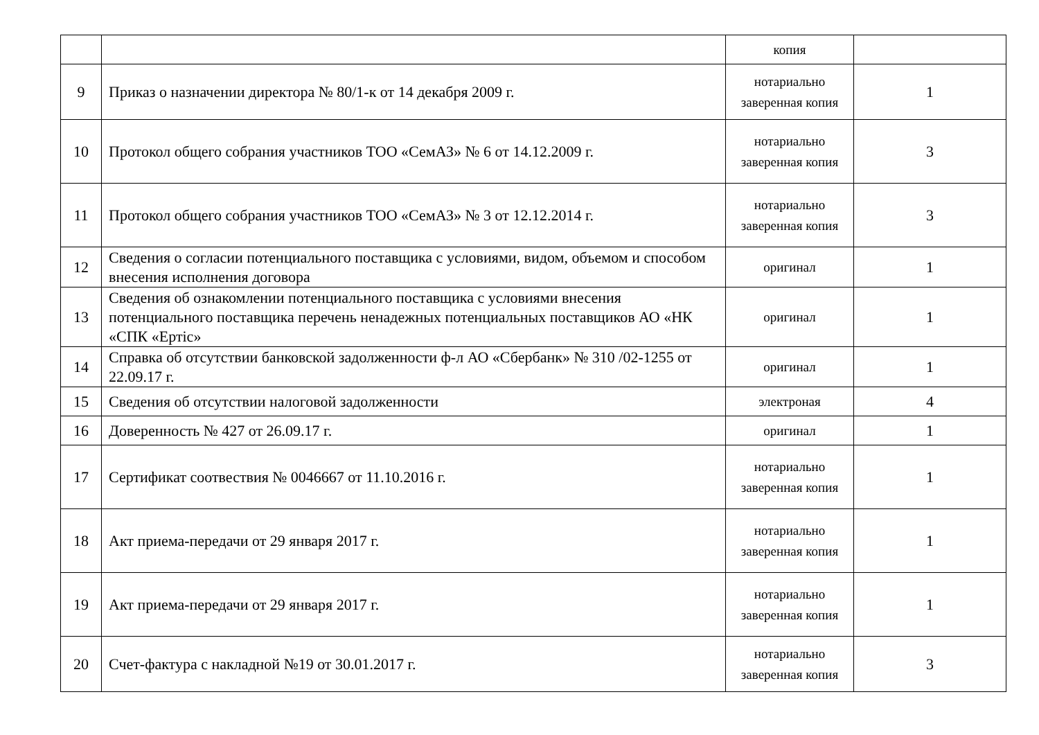| | | копия | |
| 9 | Приказ о назначении директора № 80/1-к от 14 декабря 2009 г. | нотариально заверенная копия | 1 |
| 10 | Протокол общего собрания участников ТОО «СемАЗ» № 6 от 14.12.2009 г. | нотариально заверенная копия | 3 |
| 11 | Протокол общего собрания участников ТОО «СемАЗ» № 3 от 12.12.2014 г. | нотариально заверенная копия | 3 |
| 12 | Сведения о согласии потенциального поставщика с условиями, видом, объемом и способом внесения исполнения договора | оригинал | 1 |
| 13 | Сведения об ознакомлении потенциального поставщика с условиями внесения потенциального поставщика перечень ненадежных потенциальных поставщиков АО «НК «СПК «Ертіс» | оригинал | 1 |
| 14 | Справка об отсутствии банковской задолженности ф-л АО «Сбербанк» № 310 /02-1255 от 22.09.17 г. | оригинал | 1 |
| 15 | Сведения об отсутствии налоговой задолженности | электроная | 4 |
| 16 | Доверенность № 427 от 26.09.17 г. | оригинал | 1 |
| 17 | Сертификат соотвествия № 0046667 от 11.10.2016 г. | нотариально заверенная копия | 1 |
| 18 | Акт приема-передачи от 29 января 2017 г. | нотариально заверенная копия | 1 |
| 19 | Акт приема-передачи от 29 января 2017 г. | нотариально заверенная копия | 1 |
| 20 | Счет-фактура с накладной №19 от 30.01.2017 г. | нотариально заверенная копия | 3 |